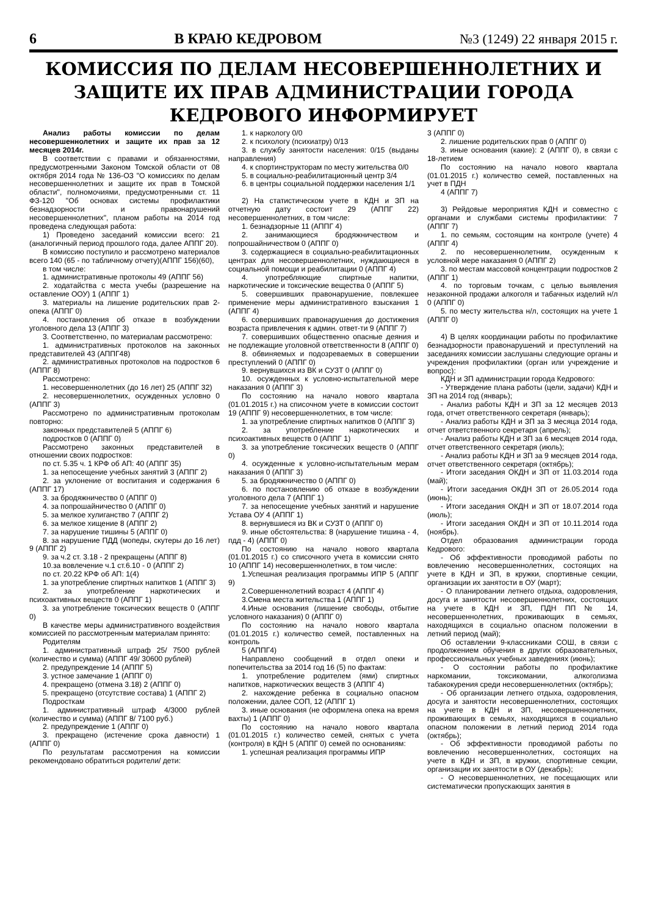6 В КРАЮ КЕДРОВОМ №3 (1249) 22 января 2015 г.
КОМИССИЯ ПО ДЕЛАМ НЕСОВЕРШЕННОЛЕТНИХ И ЗАЩИТЕ ИХ ПРАВ АДМИНИСТРАЦИИ ГОРОДА КЕДРОВОГО ИНФОРМИРУЕТ
Анализ работы комиссии по делам несовершеннолетних и защите их прав за 12 месяцев 2014г.
В соответствии с правами и обязанностями, предусмотренными Законом Томской области от 08 октября 2014 года № 136-ОЗ "О комиссиях по делам несовершеннолетних и защите их прав в Томской области", полномочиями, предусмотренными ст. 11 ФЗ-120 "Об основах системы профилактики безнадзорности и правонарушений несовершеннолетних", планом работы на 2014 год проведена следующая работа:
1) Проведено заседаний комиссии всего: 21 (аналогичный период прошлого года, далее АППГ 20).
В комиссию поступило и рассмотрено материалов всего 140 (65 - по табличному отчету)(АППГ 156)(60),
в том числе:
1. административные протоколы 49 (АППГ 56)
2. ходатайства с места учебы (разрешение на оставление ООУ) 1 (АППГ 1)
3. материалы на лишение родительских прав 2-опека (АППГ 0)
4. постановления об отказе в возбуждении уголовного дела 13 (АППГ 3)
3. Соответственно, по материалам рассмотрено:
1. административных протоколов на законных представителей 43 (АППГ48)
2. административных протоколов на подростков 6 (АППГ 8)
Рассмотрено:
1. несовершеннолетних (до 16 лет) 25 (АППГ 32)
2. несовершеннолетних, осужденных условно 0 (АППГ 3)
Рассмотрено по административным протоколам повторно:
законных представителей 5 (АППГ 6)
подростков 0 (АППГ 0)
Рассмотрено законных представителей в отношении своих подростков:
по ст. 5.35 ч. 1 КРФ об АП: 40 (АППГ 35)
1. за непосещение учебных занятий 3 (АППГ 2)
2. за уклонение от воспитания и содержания 6 (АППГ 17)
3. за бродяжничество 0 (АППГ 0)
4. за попрошайничество 0 (АППГ 0)
5. за мелкое хулиганство 7 (АППГ 2)
6. за мелкое хищение 8 (АППГ 2)
7. за нарушение тишины 5 (АППГ 0)
8. за нарушение ПДД (мопеды, скутеры до 16 лет) 9 (АППГ 2)
9. за ч.2 ст. 3.18 - 2 прекращены (АППГ 8)
10.за вовлечение ч.1 ст.6.10 - 0 (АППГ 2)
по ст. 20.22 КРФ об АП: 1(4)
1. за употребление спиртных напитков 1 (АППГ 3)
2. за употребление наркотических и психоактивных веществ 0 (АППГ 1)
3. за употребление токсических веществ 0 (АППГ 0)
В качестве меры административного воздействия комиссией по рассмотренным материалам принято:
Родителям
1. административный штраф 25/ 7500 рублей (количество и сумма) (АППГ 49/ 30600 рублей)
2. предупреждение 14 (АППГ 5)
3. устное замечание 1 (АППГ 0)
4. прекращено (отмена 3.18) 2 (АППГ 0)
5. прекращено (отсутствие состава) 1 (АППГ 2)
Подросткам
1. административный штраф 4/3000 рублей (количество и сумма) (АППГ 8/ 7100 руб.)
2. предупреждение 1 (АППГ 0)
3. прекращено (истечение срока давности) 1 (АППГ 0)
По результатам рассмотрения на комиссии рекомендовано обратиться родители/ дети:
1. к наркологу 0/0
2. к психологу (психиатру) 0/13
3. в службу занятости населения: 0/15 (выданы направления)
4. к спортинструкторам по месту жительства 0/0
5. в социально-реабилитационный центр 3/4
6. в центры социальной поддержки населения 1/1
2) На статистическом учете в КДН и ЗП на отчетную дату состоит 29 (АППГ 22) несовершеннолетних, в том числе:
1. безнадзорные 11 (АППГ 4)
2. занимающиеся бродяжничеством и попрошайничеством 0 (АППГ 0)
3. содержащиеся в социально-реабилитационных центрах для несовершеннолетних, нуждающиеся в социальной помощи и реабилитации 0 (АППГ 4)
4. употребляющие спиртные напитки, наркотические и токсические вещества 0 (АППГ 5)
5. совершивших правонарушение, повлекшее применение меры административного взыскания 1 (АППГ 4)
6. совершивших правонарушения до достижения возраста привлечения к админ. ответ-ти 9 (АППГ 7)
7. совершивших общественно опасные деяния и не подлежащие уголовной ответственности 8 (АППГ 0)
8. обвиняемых и подозреваемых в совершении преступлений 0 (АППГ 0)
9. вернувшихся из ВК и СУЗТ 0 (АППГ 0)
10. осужденных к условно-испытательной мере наказания 0 (АППГ 3)
По состоянию на начало нового квартала (01.01.2015 г.) на списочном учете в комиссии состоит 19 (АППГ 9) несовершеннолетних, в том числе:
1. за употребление спиртных напитков 0 (АППГ 3)
2. за употребление наркотических и психоактивных веществ 0 (АППГ 1)
3. за употребление токсических веществ 0 (АППГ 0)
4. осужденные к условно-испытательным мерам наказания 0 (АППГ 3)
5. за бродяжничество 0 (АППГ 0)
6. по постановлению об отказе в возбуждении уголовного дела 7 (АППГ 1)
7. за непосещение учебных занятий и нарушение Устава ОУ 4 (АППГ 1)
8. вернувшиеся из ВК и СУЗТ 0 (АППГ 0)
9. иные обстоятельства: 8 (нарушение тишина - 4, пдд - 4) (АППГ 0)
По состоянию на начало нового квартала (01.01.2015 г.) со списочного учета в комиссии снято 10 (АППГ 14) несовершеннолетних, в том числе:
1.Успешная реализация программы ИПР 5 (АППГ 9)
2.Совершеннолетний возраст 4 (АППГ 4)
3.Смена места жительства 1 (АППГ 1)
4.Иные основания (лишение свободы, отбытие условного наказания) 0 (АППГ 0)
По состоянию на начало нового квартала (01.01.2015 г.) количество семей, поставленных на контроль
5 (АППГ4)
Направлено сообщений в отдел опеки и попечительства за 2014 год 16 (5) по фактам:
1. употребление родителем (ями) спиртных напитков, наркотических веществ 3 (АППГ 4)
2. нахождение ребенка в социально опасном положении, далее СОП, 12 (АППГ 1)
3. иные основания (не оформлена опека на время вахты) 1 (АППГ 0)
По состоянию на начало нового квартала (01.01.2015 г.) количество семей, снятых с учета (контроля) в КДН 5 (АППГ 0) семей по основаниям:
1. успешная реализация программы ИПР
3 (АППГ 0)
2. лишение родительских прав 0 (АППГ 0)
3. иные основания (какие): 2 (АППГ 0), в связи с 18-летием
По состоянию на начало нового квартала (01.01.2015 г.) количество семей, поставленных на учет в ПДН
4 (АППГ 7)
3) Рейдовые мероприятия КДН и совместно с органами и службами системы профилактики: 7 (АППГ 7)
1. по семьям, состоящим на контроле (учете) 4 (АППГ 4)
2. по несовершеннолетним, осужденным к условной мере наказания 0 (АППГ 2)
3. по местам массовой концентрации подростков 2 (АППГ 1)
4. по торговым точкам, с целью выявления незаконной продажи алкоголя и табачных изделий н/л 0 (АППГ 0)
5. по месту жительства н/л, состоящих на учете 1 (АППГ 0)
4) В целях координации работы по профилактике безнадзорности правонарушений и преступлений на заседаниях комиссии заслушаны следующие органы и учреждения профилактики (орган или учреждение и вопрос):
КДН и ЗП администрации города Кедрового:
- Утверждение плана работы (цели, задачи) КДН и ЗП на 2014 год (январь);
- Анализ работы КДН и ЗП за 12 месяцев 2013 года, отчет ответственного секретаря (январь);
- Анализ работы КДН и ЗП за 3 месяца 2014 года, отчет ответственного секретаря (апрель);
- Анализ работы КДН и ЗП за 6 месяцев 2014 года, отчет ответственного секретаря (июль);
- Анализ работы КДН и ЗП за 9 месяцев 2014 года, отчет ответственного секретаря (октябрь);
- Итоги заседания ОКДН и ЗП от 11.03.2014 года (май);
- Итоги заседания ОКДН ЗП от 26.05.2014 года (июнь);
- Итоги заседания ОКДН и ЗП от 18.07.2014 года (июль);
- Итоги заседания ОКДН и ЗП от 10.11.2014 года (ноябрь).
Отдел образования администрации города Кедрового:
- Об эффективности проводимой работы по вовлечению несовершеннолетних, состоящих на учете в КДН и ЗП, в кружки, спортивные секции, организации их занятости в ОУ (март);
- О планировании летнего отдыха, оздоровления, досуга и занятости несовершеннолетних, состоящих на учете в КДН и ЗП, ПДН ПП № 14, несовершеннолетних, проживающих в семьях, находящихся в социально опасном положении в летний период (май);
Об оставлении 9-классниками СОШ, в связи с продолжением обучения в других образовательных, профессиональных учебных заведениях (июнь);
- О состоянии работы по профилактике наркомании, токсикомании, алкоголизма табакокурения среди несовершеннолетних (октябрь);
- Об организации летнего отдыха, оздоровления, досуга и занятости несовершеннолетних, состоящих на учете в КДН и ЗП, несовершеннолетних, проживающих в семьях, находящихся в социально опасном положении в летний период 2014 года (октябрь);
- Об эффективности проводимой работы по вовлечению несовершеннолетних, состоящих на учете в КДН и ЗП, в кружки, спортивные секции, организации их занятости в ОУ (декабрь);
- О несовершеннолетних, не посещающих или систематически пропускающих занятия в